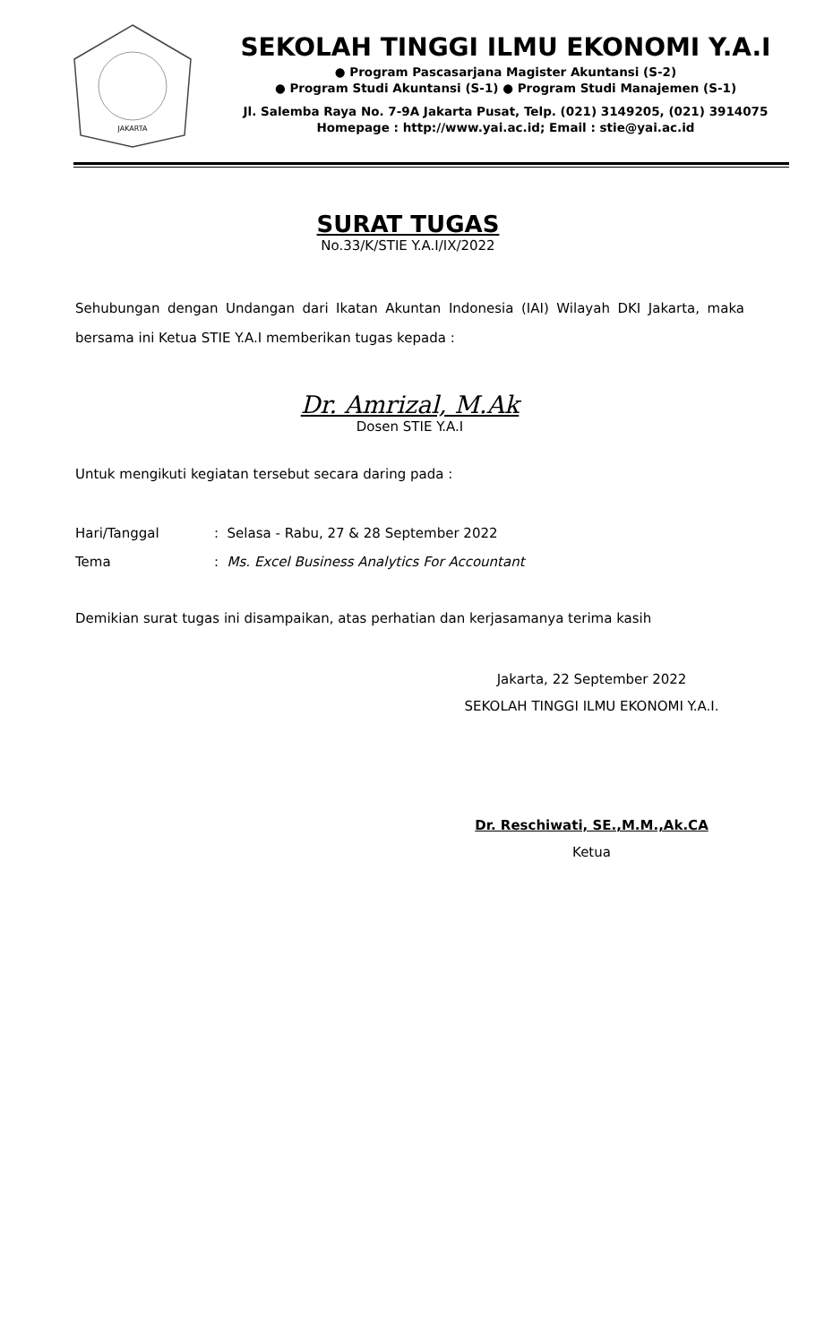JAKARTA
SEKOLAH TINGGI ILMU EKONOMI Y.A.I
● Program Pascasarjana Magister Akuntansi (S-2)
● Program Studi Akuntansi (S-1) ● Program Studi Manajemen (S-1)
Jl. Salemba Raya No. 7-9A Jakarta Pusat, Telp. (021) 3149205, (021) 3914075
Homepage : http://www.yai.ac.id; Email : stie@yai.ac.id
SURAT TUGAS
No.33/K/STIE Y.A.I/IX/2022
Sehubungan dengan Undangan dari Ikatan Akuntan Indonesia (IAI) Wilayah DKI Jakarta, maka bersama ini Ketua STIE Y.A.I memberikan tugas kepada :
Dr. Amrizal, M.Ak
Dosen STIE Y.A.I
Untuk mengikuti kegiatan tersebut secara daring pada :
Hari/Tanggal: Selasa - Rabu, 27 & 28 September 2022
Tema: Ms. Excel Business Analytics For Accountant
Demikian surat tugas ini disampaikan, atas perhatian dan kerjasamanya terima kasih
Jakarta, 22 September 2022
SEKOLAH TINGGI ILMU EKONOMI Y.A.I.
Dr. Reschiwati, SE.,M.M.,Ak.CA
Ketua